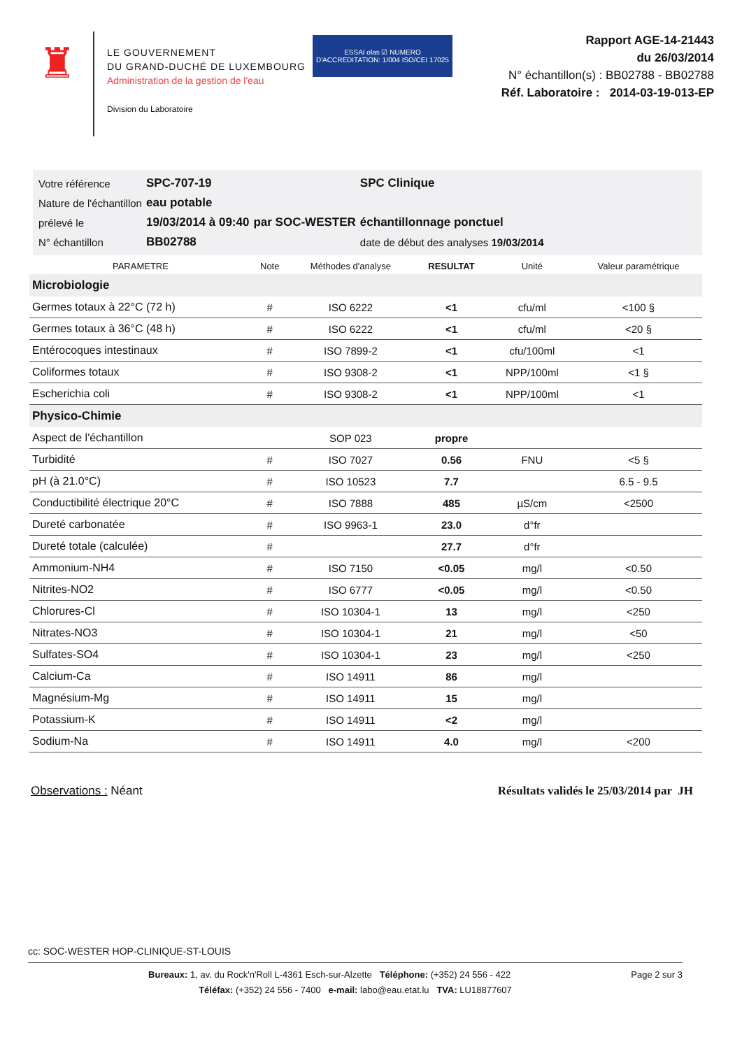♜
LE GOUVERNEMENT
DU GRAND-DUCHÉ DE LUXEMBOURG
Administration de la gestion de l'eau
Division du Laboratoire
ESSAI olas ☑ NUMERO D'ACCREDITATION: 1/004 ISO/CEI 17025
Rapport AGE-14-21443
du 26/03/2014
N° échantillon(s) : BB02788 - BB02788
Réf. Laboratoire : 2014-03-19-013-EP
| Votre référence | SPC-707-19 | | SPC Clinique |
| Nature de l'échantillon | eau potable | | |
| prélevé le | 19/03/2014 à 09:40 | par SOC-WESTER | échantillonnage ponctuel |
| N° échantillon | BB02788 | | date de début des analyses 19/03/2014 |
| PARAMETRE | Note | Méthodes d'analyse | RESULTAT | Unité | Valeur paramétrique |
| --- | --- | --- | --- | --- | --- |
| Microbiologie | | | | | |
| Germes totaux à 22°C (72 h) | # | ISO 6222 | <1 | cfu/ml | <100 § |
| Germes totaux à 36°C (48 h) | # | ISO 6222 | <1 | cfu/ml | <20 § |
| Entérocoques intestinaux | # | ISO 7899-2 | <1 | cfu/100ml | <1 |
| Coliformes totaux | # | ISO 9308-2 | <1 | NPP/100ml | <1 § |
| Escherichia coli | # | ISO 9308-2 | <1 | NPP/100ml | <1 |
| Physico-Chimie | | | | | |
| Aspect de l'échantillon | | SOP 023 | propre | | |
| Turbidité | # | ISO 7027 | 0.56 | FNU | <5 § |
| pH (à 21.0°C) | # | ISO 10523 | 7.7 | | 6.5 - 9.5 |
| Conductibilité électrique 20°C | # | ISO 7888 | 485 | µS/cm | <2500 |
| Dureté carbonatée | # | ISO 9963-1 | 23.0 | d°fr | |
| Dureté totale (calculée) | # | | 27.7 | d°fr | |
| Ammonium-NH4 | # | ISO 7150 | <0.05 | mg/l | <0.50 |
| Nitrites-NO2 | # | ISO 6777 | <0.05 | mg/l | <0.50 |
| Chlorures-Cl | # | ISO 10304-1 | 13 | mg/l | <250 |
| Nitrates-NO3 | # | ISO 10304-1 | 21 | mg/l | <50 |
| Sulfates-SO4 | # | ISO 10304-1 | 23 | mg/l | <250 |
| Calcium-Ca | # | ISO 14911 | 86 | mg/l | |
| Magnésium-Mg | # | ISO 14911 | 15 | mg/l | |
| Potassium-K | # | ISO 14911 | <2 | mg/l | |
| Sodium-Na | # | ISO 14911 | 4.0 | mg/l | <200 |
Observations : Néant Résultats validés le 25/03/2014 par JH
cc: SOC-WESTER HOP-CLINIQUE-ST-LOUIS
Bureaux: 1, av. du Rock'n'Roll L-4361 Esch-sur-Alzette Téléphone: (+352) 24 556 - 422 Page 2 sur 3
Téléfax: (+352) 24 556 - 7400 e-mail: labo@eau.etat.lu TVA: LU18877607